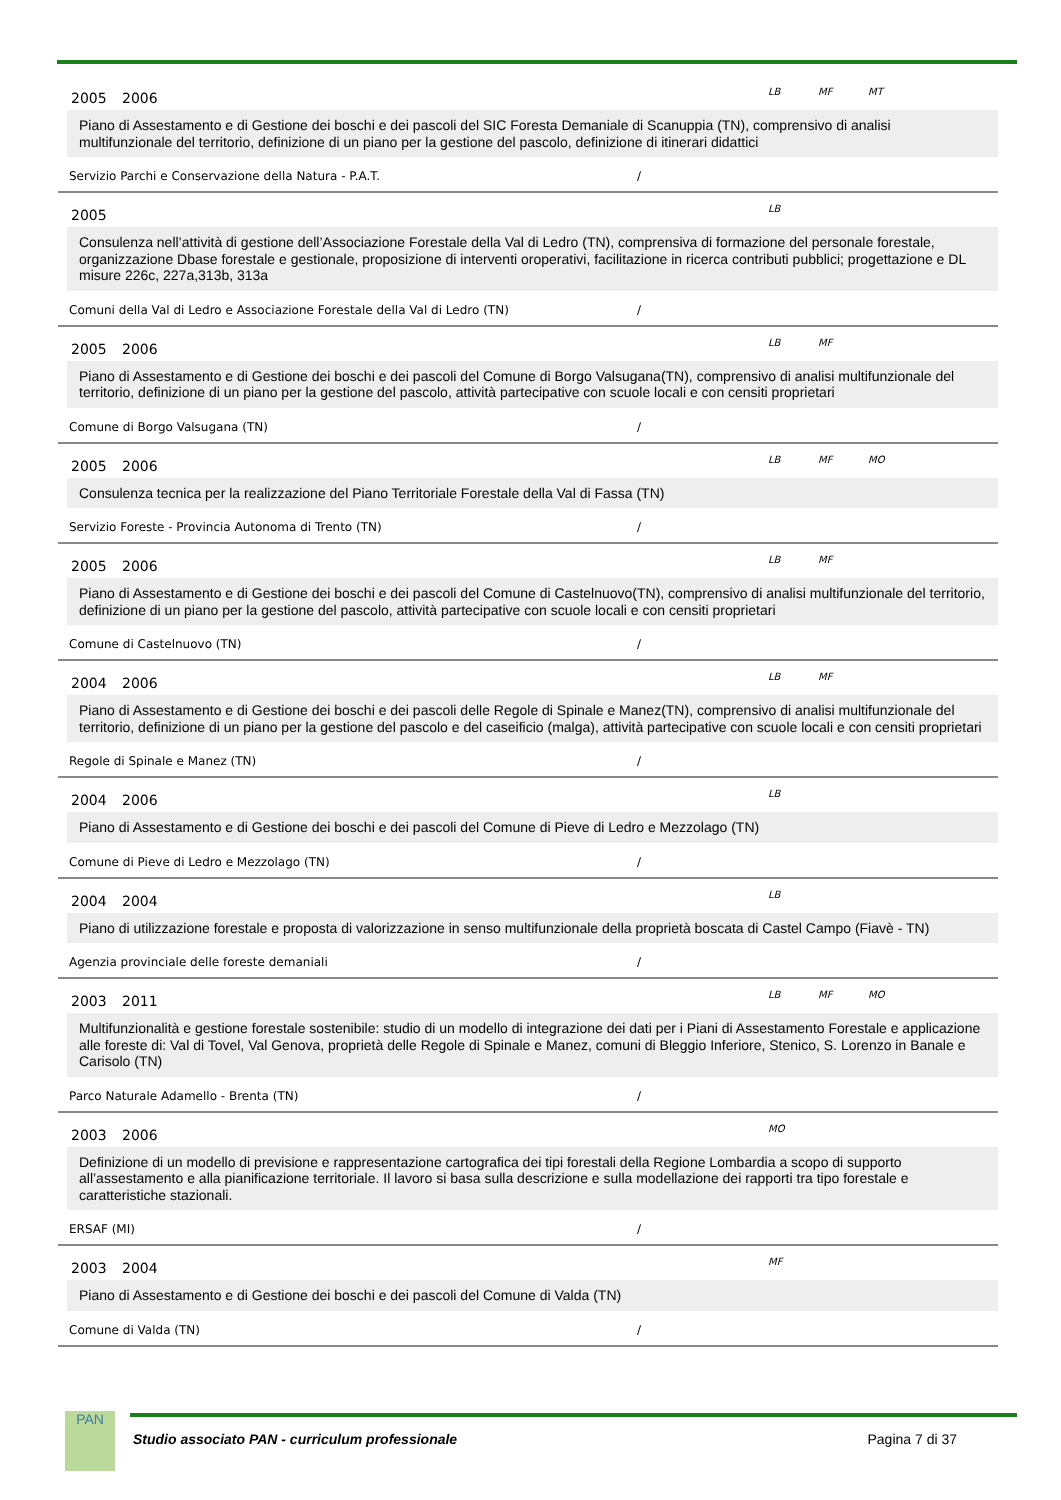2005 2006 LB MF MT
Piano di Assestamento e di Gestione dei boschi e dei pascoli del SIC Foresta Demaniale di Scanuppia (TN), comprensivo di analisi multifunzionale del territorio, definizione di un piano per la gestione del pascolo, definizione di itinerari didattici
Servizio Parchi e Conservazione della Natura - P.A.T. /
2005 LB
Consulenza nell’attività di gestione dell’Associazione Forestale della Val di Ledro (TN), comprensiva di formazione del personale forestale, organizzazione Dbase forestale e gestionale, proposizione di interventi oroperativi, facilitazione in ricerca contributi pubblici; progettazione e DL misure 226c, 227a,313b, 313a
Comuni della Val di Ledro e Associazione Forestale della Val di Ledro (TN) /
2005 2006 LB MF
Piano di Assestamento e di Gestione dei boschi e dei pascoli del Comune di Borgo Valsugana(TN), comprensivo di analisi multifunzionale del territorio, definizione di un piano per la gestione del pascolo, attività partecipative con scuole locali e con censiti proprietari
Comune di Borgo Valsugana (TN) /
2005 2006 LB MF MO
Consulenza tecnica per la realizzazione del Piano Territoriale Forestale della Val di Fassa (TN)
Servizio Foreste - Provincia Autonoma di Trento (TN) /
2005 2006 LB MF
Piano di Assestamento e di Gestione dei boschi e dei pascoli del Comune di Castelnuovo(TN), comprensivo di analisi multifunzionale del territorio, definizione di un piano per la gestione del pascolo, attività partecipative con scuole locali e con censiti proprietari
Comune di Castelnuovo (TN) /
2004 2006 LB MF
Piano di Assestamento e di Gestione dei boschi e dei pascoli delle Regole di Spinale e Manez(TN), comprensivo di analisi multifunzionale del territorio, definizione di un piano per la gestione del pascolo e del caseificio (malga), attività partecipative con scuole locali e con censiti proprietari
Regole di Spinale e Manez (TN) /
2004 2006 LB
Piano di Assestamento e di Gestione dei boschi e dei pascoli del Comune di Pieve di Ledro e Mezzolago (TN)
Comune di Pieve di Ledro e Mezzolago (TN) /
2004 2004 LB
Piano di utilizzazione forestale e proposta di valorizzazione in senso multifunzionale della proprietà boscata di Castel Campo (Fiavè - TN)
Agenzia provinciale delle foreste demaniali /
2003 2011 LB MF MO
Multifunzionalità e gestione forestale sostenibile: studio di un modello di integrazione dei dati per i Piani di Assestamento Forestale e applicazione alle foreste di: Val di Tovel, Val Genova, proprietà delle Regole di Spinale e Manez, comuni di Bleggio Inferiore, Stenico, S. Lorenzo in Banale e Carisolo (TN)
Parco Naturale Adamello - Brenta (TN) /
2003 2006 MO
Definizione di un modello di previsione e rappresentazione cartografica dei tipi forestali della Regione Lombardia a scopo di supporto all’assestamento e alla pianificazione territoriale. Il lavoro si basa sulla descrizione e sulla modellazione dei rapporti tra tipo forestale e caratteristiche stazionali.
ERSAF (MI) /
2003 2004 MF
Piano di Assestamento e di Gestione dei boschi e dei pascoli del Comune di Valda (TN)
Comune di Valda (TN) /
PAN
Studio associato PAN - curriculum professionale Pagina 7 di 37